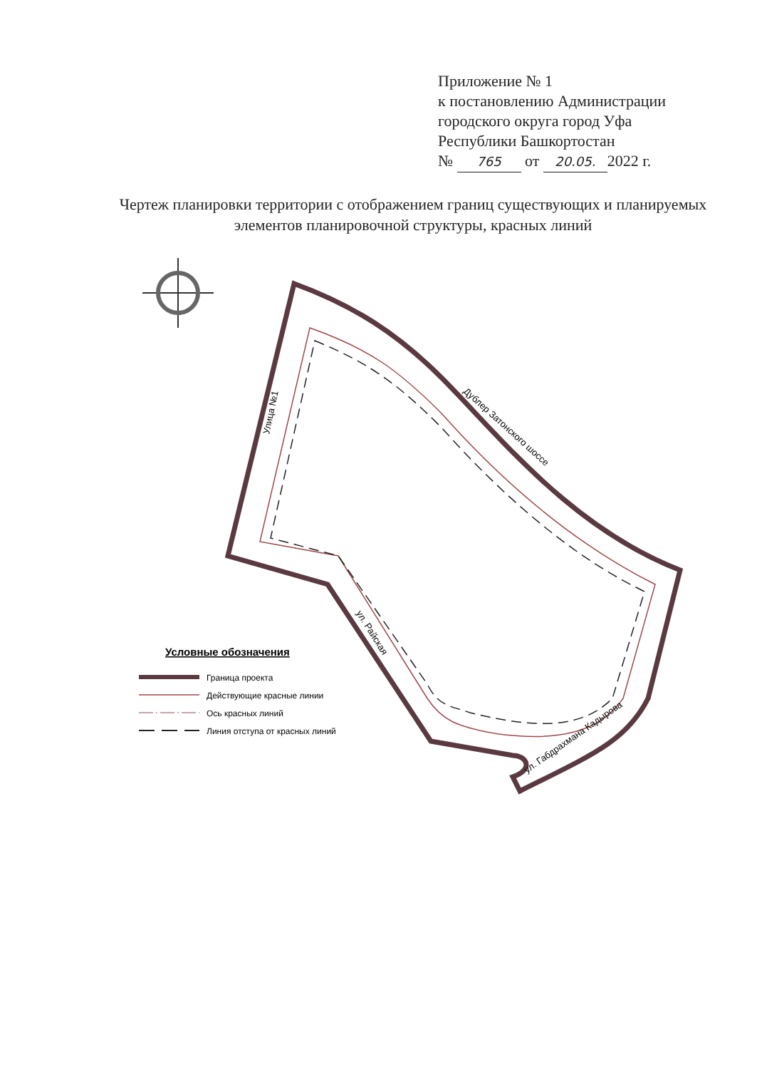Приложение № 1
к постановлению Администрации
городского округа город Уфа
Республики Башкортостан
№ 765 от 20.05. 2022 г.
Чертеж планировки территории с отображением границ существующих и планируемых элементов планировочной структуры, красных линий
Улица №1
Дублер Затонского шоссе
ул. Райская
ул. Габдрахмана Кадырова
Условные обозначения
Граница проекта
Действующие красные линии
Ось красных линий
Линия отступа от красных линий